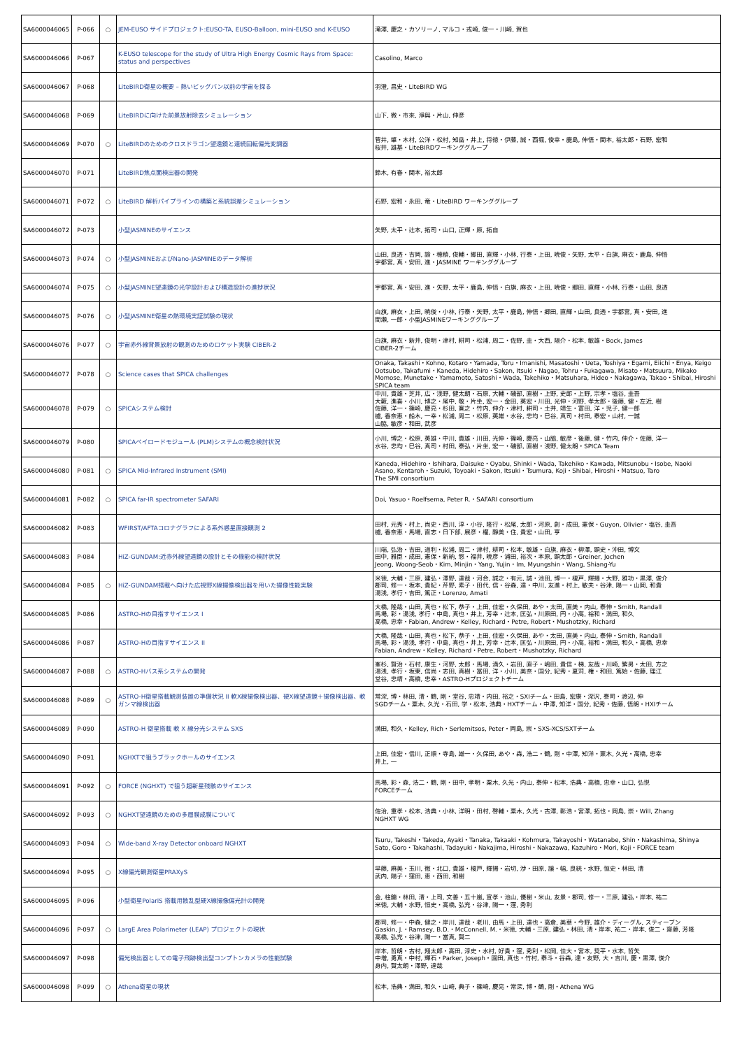| SA6000046065 | P-066 | ○ | JEM-EUSO サイドプロジェクト:EUSO-TA, EUSO-Balloon, mini-EUSO and K-EUSO | 滝澤, 慶之・カソリーノ, マルコ・戎崎, 俊一・川崎, 賀也 |
| SA6000046066 | P-067 | | K-EUSO telescope for the study of Ultra High Energy Cosmic Rays from Space: status and perspectives | Casolino, Marco |
| SA6000046067 | P-068 | | LiteBIRD衛星の概要 – 熱いビッグバン以前の宇宙を探る | 羽澄, 昌史・LiteBIRD WG |
| SA6000046068 | P-069 | | LiteBIRDに向けた前景放射除去シミュレーション | 山下, 徹・市來, 淨與・片山, 伸彦 |
| SA6000046069 | P-070 | ○ | LiteBIRDのためのクロスドラゴン望遠鏡と連続回転偏光変調器 | 菅井, 肇・木村, 公洋・松村, 知岳・井上, 将徳・伊藤, 誠・西堀, 俊幸・鹿島, 伸悟・関本, 裕太郎・石野, 宏和 桜井, 雄基・LiteBIRDワーキンググループ |
| SA6000046070 | P-071 | | LiteBIRD焦点面検出器の開発 | 鈴木, 有春・関本, 裕太郎 |
| SA6000046071 | P-072 | ○ | LiteBIRD 解析パイプラインの構築と系統誤差シミュレーション | 石野, 宏和・永田, 竜・LiteBIRD ワーキンググループ |
| SA6000046072 | P-073 | | 小型JASMINEのサイエンス | 矢野, 太平・辻本, 拓司・山口, 正輝・原, 拓自 |
| SA6000046073 | P-074 | ○ | 小型JASMINEおよびNano-JASMINEのデータ解析 | 山田, 良透・吉岡, 諭・穂積, 俊輔・郷田, 直輝・小林, 行泰・上田, 暁俊・矢野, 太平・白旗, 麻衣・鹿島, 伸悟 宇都宮, 真・安田, 進・JASMINE ワーキンググループ |
| SA6000046074 | P-075 | ○ | 小型JASMINE望遠鏡の光学設計および構造設計の進捗状況 | 宇都宮, 真・安田, 進・矢野, 太平・鹿島, 伸悟・白旗, 麻衣・上田, 暁俊・郷田, 直輝・小林, 行泰・山田, 良透 |
| SA6000046075 | P-076 | ○ | 小型JASMINE衛星の熱環境実証試験の現状 | 白旗, 麻衣・上田, 暁俊・小林, 行泰・矢野, 太平・鹿島, 伸悟・郷田, 直輝・山田, 良透・宇都宮, 真・安田, 進 間瀬, 一郎・小型JASMINEワーキンググループ |
| SA6000046076 | P-077 | ○ | 宇宙赤外線背景放射の観測のためのロケット実験 CIBER-2 | 白旗, 麻衣・新井, 俊明・津村, 耕司・松浦, 周二・佐野, 圭・大西, 陽介・松本, 敏雄・Bock, James CIBER-2チーム |
| SA6000046077 | P-078 | ○ | Science cases that SPICA challenges | Onaka, Takashi・Kohno, Kotaro・Yamada, Toru・Imanishi, Masatoshi・Ueta, Toshiya・Egami, Eiichi・Enya, Keigo Ootsubo, Takafumi・Kaneda, Hidehiro・Sakon, Itsuki・Nagao, Tohru・Fukagawa, Misato・Matsuura, Mikako Momose, Munetake・Yamamoto, Satoshi・Wada, Takehiko・Matsuhara, Hideo・Nakagawa, Takao・Shibai, Hiroshi SPICA team |
| SA6000046078 | P-079 | ○ | SPICAシステム検討 | 中川, 貴雄・芝井, 広・浅野, 健太朗・石原, 大輔・磯部, 直樹・上野, 史郎・上野, 宗孝・塩谷, 圭吾 大藪, 進喜・小川, 博之・尾中, 敬・片坐, 宏一・金田, 英宏・川田, 光伸・河野, 孝太郎・後藤, 健・左近, 樹 佐藤, 洋一・篠崎, 慶亮・杉田, 寛之・竹内, 伸介・津村, 耕司・土井, 靖生・富田, 洋・児子, 健一郎 櫨, 香奈恵・船木, 一幸・松浦, 周二・松原, 英雄・水谷, 忠均・巳谷, 真司・村田, 泰宏・山村, 一誠 山脇, 敏彦・和田, 武彦 |
| SA6000046079 | P-080 | | SPICAペイロードモジュール (PLM)システムの概念検討状況 | 小川, 博之・松原, 英雄・中川, 貴雄・川田, 光伸・篠崎, 慶亮・山脇, 敏彦・後藤, 健・竹内, 伸介・佐藤, 洋一 水谷, 忠均・巳谷, 真司・村田, 泰弘・片坐, 宏一・磯部, 直樹・浅野, 健太朗・SPICA Team |
| SA6000046080 | P-081 | ○ | SPICA Mid-Infrared Instrument (SMI) | Kaneda, Hidehiro・Ishihara, Daisuke・Oyabu, Shinki・Wada, Takehiko・Kawada, Mitsunobu・Isobe, Naoki Asano, Kentaroh・Suzuki, Toyoaki・Sakon, Itsuki・Tsumura, Koji・Shibai, Hiroshi・Matsuo, Taro The SMI consortium |
| SA6000046081 | P-082 | ○ | SPICA far-IR spectrometer SAFARI | Doi, Yasuo・Roelfsema, Peter R.・SAFARI consortium |
| SA6000046082 | P-083 | | WFIRST/AFTAコロナグラフによる系外惑星直接観測 2 | 田村, 元秀・村上, 尚史・西川, 淳・小谷, 隆行・松尾, 太郎・河原, 創・成田, 憲保・Guyon, Olivier・塩谷, 圭吾 櫨, 香奈恵・馬場, 直志・日下部, 展彦・權, 靜美・住, 貴宏・山田, 亨 |
| SA6000046083 | P-084 | | HiZ-GUNDAM:近赤外線望遠鏡の設計とその機能の検討状況 | 川端, 弘治・吉田, 道利・松浦, 周二・津村, 耕司・松本, 敏雄・白旗, 麻衣・柳澤, 顕史・沖田, 博文 田中, 雅臣・成田, 憲保・新納, 悠・福井, 暁彦・浦田, 裕次・本原, 顕太郎・Greiner, Jochen Jeong, Woong-Seob・Kim, Minjin・Yang, Yujin・Im, Myungshin・Wang, Shiang-Yu |
| SA6000046084 | P-085 | ○ | HiZ-GUNDAM搭載へ向けた広視野X線撮像検出器を用いた撮像性能実験 | 米徳, 大輔・三原, 建弘・澤野, 達哉・河合, 誠之・有元, 誠・池田, 博一・榎戸, 輝揚・大野, 雅功・黒澤, 俊介 郡司, 修一・坂本, 貴紀・芹野, 素子・田代, 信・谷森, 達・中川, 友進・村上, 敏夫・谷津, 陽一・山岡, 和貴 湯浅, 孝行・吉田, 篤正・Lorenzo, Amati |
| SA6000046085 | P-086 | | ASTRO-Hの目指すサイエンス I | 大橋, 隆哉・山田, 真也・松下, 恭子・上田, 佳宏・久保田, あや・太田, 直美・内山, 泰伸・Smith, Randall 馬場, 彩・湯浅, 孝行・中島, 真也・井上, 芳幸・辻本, 匡弘・川原田, 円・小高, 裕和・満田, 和久 高橋, 忠幸・Fabian, Andrew・Kelley, Richard・Petre, Robert・Mushotzky, Richard |
| SA6000046086 | P-087 | | ASTRO-Hの目指すサイエンス II | 大橋, 隆哉・山田, 真也・松下, 恭子・上田, 佳宏・久保田, あや・太田, 直美・内山, 泰伸・Smith, Randall 馬場, 彩・湯浅, 孝行・中島, 真也・井上, 芳幸・辻本, 匡弘・川原田, 円・小高, 裕和・満田, 和久・高橋, 忠幸 Fabian, Andrew・Kelley, Richard・Petre, Robert・Mushotzky, Richard |
| SA6000046087 | P-088 | ○ | ASTRO-Hバス系システムの開発 | 峯杉, 賢治・石村, 康生・河野, 太郎・馬場, 満久・岩田, 直子・嶋田, 貴信・梯, 友哉・川崎, 繁男・太田, 方之 湯浅, 孝行・坂東, 信尚・志田, 真樹・冨田, 洋・小川, 美奈・国分, 紀秀・夏苅, 権・和田, 篤始・佐藤, 理江 堂谷, 忠靖・高橋, 忠幸・ASTRO-Hプロジェクトチーム |
| SA6000046088 | P-089 | ○ | ASTRO-H衛星搭載観測装置の準備状況 II 軟X線撮像検出器、硬X線望遠鏡＋撮像検出器、軟ガンマ線検出器 | 常深, 博・林田, 清・鶴, 剛・堂谷, 忠靖・内田, 裕之・SXIチーム・田島, 宏康・深沢, 泰司・渡辺, 伸 SGDチーム・粟木, 久光・石田, 学・松本, 浩典・HXTチーム・中澤, 知洋・国分, 紀秀・佐藤, 悟朗・HXIチーム |
| SA6000046089 | P-090 | | ASTRO-H 衛星搭載 軟 X 線分光システム SXS | 満田, 和久・Kelley, Rich・Serlemitsos, Peter・岡島, 崇・SXS-XCS/SXTチーム |
| SA6000046090 | P-091 | | NGHXTで狙うブラックホールのサイエンス | 上田, 佳宏・信川, 正順・寺島, 雄一・久保田, あや・森, 浩二・鶴, 剛・中澤, 知洋・粟木, 久光・高橋, 忠幸 井上, 一 |
| SA6000046091 | P-092 | ○ | FORCE (NGHXT) で狙う超新星残骸のサイエンス | 馬場, 彩・森, 浩二・鶴, 剛・田中, 孝明・粟木, 久光・内山, 泰伸・松本, 浩典・高橋, 忠幸・山口, 弘悦 FORCEチーム |
| SA6000046092 | P-093 | ○ | NGHXT望遠鏡のための多層膜成膜について | 佐治, 重孝・松本, 浩典・小林, 洋明・田村, 啓輔・粟木, 久光・古澤, 彰浩・宮澤, 拓也・岡島, 崇・Will, Zhang NGHXT WG |
| SA6000046093 | P-094 | ○ | Wide-band X-ray Detector onboard NGHXT | Tsuru, Takeshi・Takeda, Ayaki・Tanaka, Takaaki・Kohmura, Takayoshi・Watanabe, Shin・Nakashima, Shinya Sato, Goro・Takahashi, Tadayuki・Nakajima, Hiroshi・Nakazawa, Kazuhiro・Mori, Koji・FORCE team |
| SA6000046094 | P-095 | ○ | X線偏光観測衛星PRAXyS | 早藤, 麻美・玉川, 徹・北口, 貴雄・榎戸, 輝揚・岩切, 渉・田原, 譲・幅, 良統・水野, 恒史・林田, 清 武内, 陽子・窪田, 恵・西田, 和樹 |
| SA6000046095 | P-096 | | 小型衛星PolariS 搭載用散乱型硬X線撮像偏光計の開発 | 金, 柱鏞・林田, 清・上司, 文善・五十嵐, 宣孝・池山, 優樹・米山, 友景・郡司, 修一・三原, 建弘・岸本, 祐二 米徳, 大輔・水野, 恒史・高橋, 弘充・谷津, 陽一・窪, 秀利 |
| SA6000046096 | P-097 | ○ | LargE Area Polarimeter (LEAP) プロジェクトの現状 | 郡司, 修一・中森, 健之・岸川, 達哉・老川, 由馬・上田, 達也・高倉, 美華・今野, 雄介・ディーグル, スティーブン Gaskin, J.・Ramsey, B.D.・McConnell, M.・米徳, 大輔・三原, 建弘・林田, 清・岸本, 祐二・岸本, 俊二・齋藤, 芳隆 高橋, 弘充・谷津, 陽一・當真, 賢二 |
| SA6000046097 | P-098 | | 偏光検出器としての電子飛跡検出型コンプトンカメラの性能試験 | 岸本, 哲朗・古村, 翔太郎・高田, 淳史・水村, 好貴・窪, 秀利・松岡, 佳大・宮本, 奨平・水本, 哲矢 中増, 勇真・中村, 輝石・Parker, Joseph・園田, 真也・竹村, 泰斗・谷森, 達・友野, 大・吉川, 慶・黒澤, 俊介 身内, 賢太朗・澤野, 達哉 |
| SA6000046098 | P-099 | ○ | Athena衛星の現状 | 松本, 浩典・満田, 和久・山崎, 典子・篠崎, 慶亮・常深, 博・鶴, 剛・Athena WG |